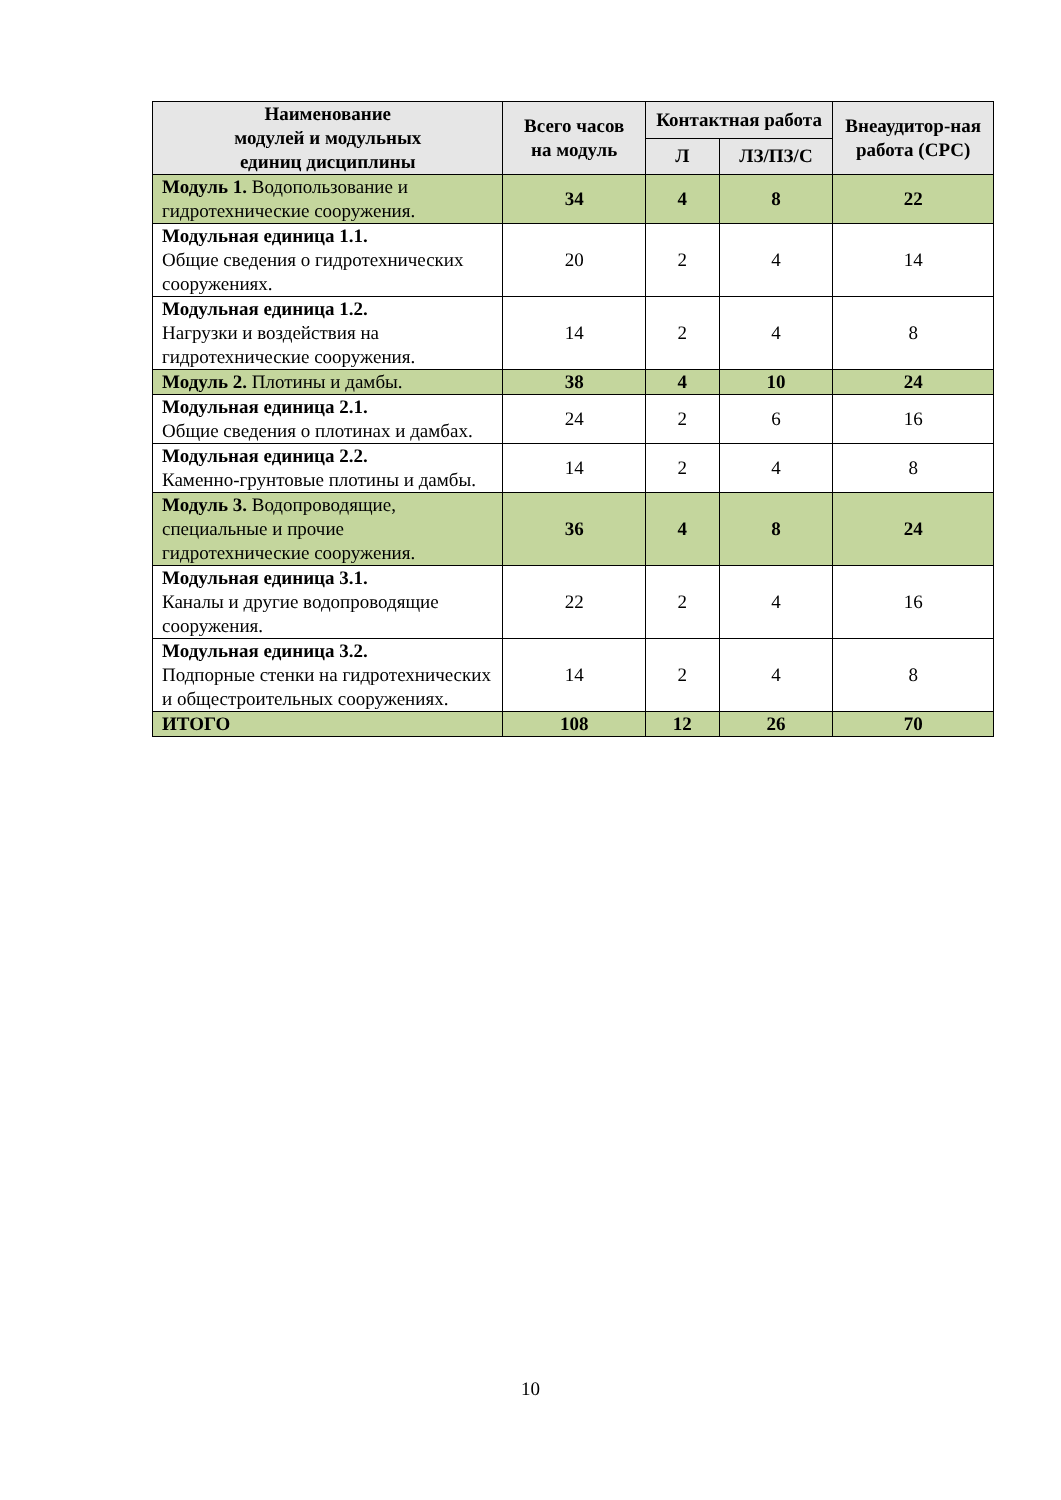| Наименование модулей и модульных единиц дисциплины | Всего часов на модуль | Контактная работа | | Внеаудитор-ная работа (СРС) |
| --- | --- | --- | --- | --- |
| | | Л | ЛЗ/ПЗ/С | |
| Модуль 1. Водопользование и гидротехнические сооружения. | 34 | 4 | 8 | 22 |
| Модульная единица 1.1. Общие сведения о гидротехнических сооружениях. | 20 | 2 | 4 | 14 |
| Модульная единица 1.2. Нагрузки и воздействия на гидротехнические сооружения. | 14 | 2 | 4 | 8 |
| Модуль 2. Плотины и дамбы. | 38 | 4 | 10 | 24 |
| Модульная единица 2.1. Общие сведения о плотинах и дамбах. | 24 | 2 | 6 | 16 |
| Модульная единица 2.2. Каменно-грунтовые плотины и дамбы. | 14 | 2 | 4 | 8 |
| Модуль 3. Водопроводящие, специальные и прочие гидротехнические сооружения. | 36 | 4 | 8 | 24 |
| Модульная единица 3.1. Каналы и другие водопроводящие сооружения. | 22 | 2 | 4 | 16 |
| Модульная единица 3.2. Подпорные стенки на гидротехнических и общестроительных сооружениях. | 14 | 2 | 4 | 8 |
| ИТОГО | 108 | 12 | 26 | 70 |
10